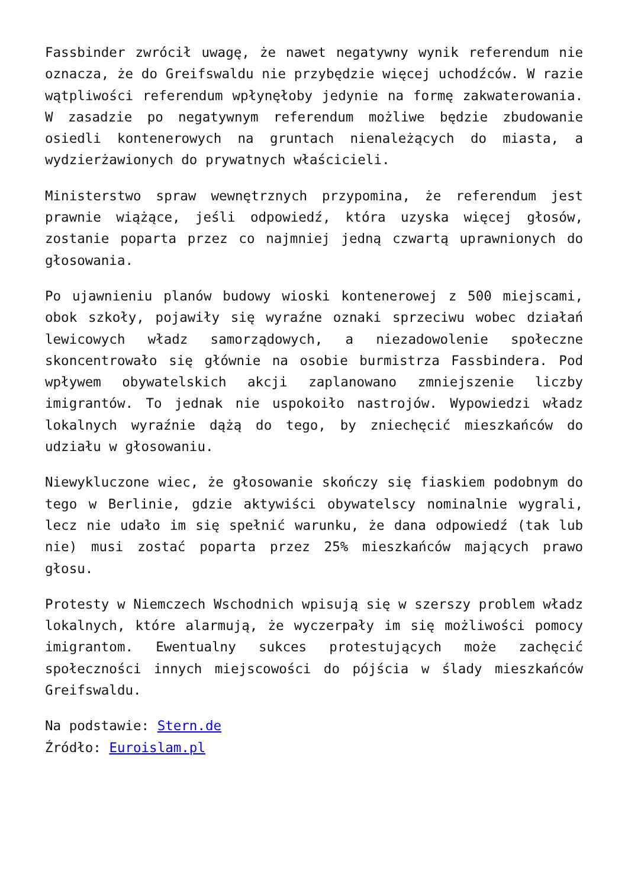Fassbinder zwrócił uwagę, że nawet negatywny wynik referendum nie oznacza, że do Greifswaldu nie przybędzie więcej uchodźców. W razie wątpliwości referendum wpłynęłoby jedynie na formę zakwaterowania. W zasadzie po negatywnym referendum możliwe będzie zbudowanie osiedli kontenerowych na gruntach nienależących do miasta, a wydzierżawionych do prywatnych właścicieli.
Ministerstwo spraw wewnętrznych przypomina, że referendum jest prawnie wiążące, jeśli odpowiedź, która uzyska więcej głosów, zostanie poparta przez co najmniej jedną czwartą uprawnionych do głosowania.
Po ujawnieniu planów budowy wioski kontenerowej z 500 miejscami, obok szkoły, pojawiły się wyraźne oznaki sprzeciwu wobec działań lewicowych władz samorządowych, a niezadowolenie społeczne skoncentrowało się głównie na osobie burmistrza Fassbindera. Pod wpływem obywatelskich akcji zaplanowano zmniejszenie liczby imigrantów. To jednak nie uspokoiło nastrojów. Wypowiedzi władz lokalnych wyraźnie dążą do tego, by zniechęcić mieszkańców do udziału w głosowaniu.
Niewykluczone wiec, że głosowanie skończy się fiaskiem podobnym do tego w Berlinie, gdzie aktywiści obywatelscy nominalnie wygrali, lecz nie udało im się spełnić warunku, że dana odpowiedź (tak lub nie) musi zostać poparta przez 25% mieszkańców mających prawo głosu.
Protesty w Niemczech Wschodnich wpisują się w szerszy problem władz lokalnych, które alarmują, że wyczerpały im się możliwości pomocy imigrantom. Ewentualny sukces protestujących może zachęcić społeczności innych miejscowości do pójścia w ślady mieszkańców Greifswaldu.
Na podstawie: Stern.de
Źródło: Euroislam.pl